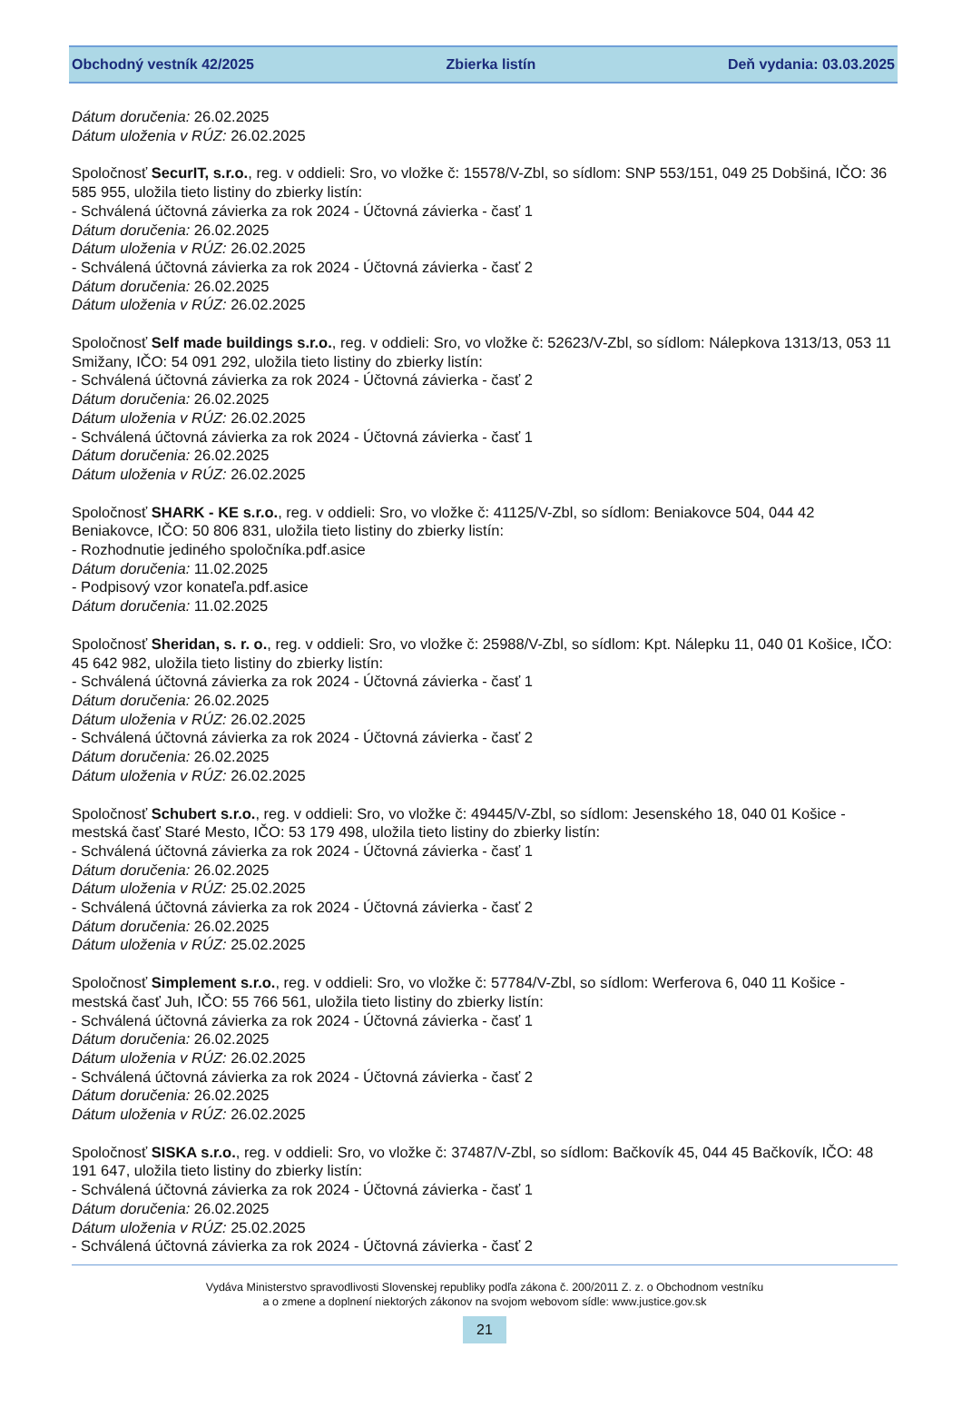Obchodný vestník 42/2025 Zbierka listín Deň vydania: 03.03.2025
Dátum doručenia: 26.02.2025
Dátum uloženia v RÚZ: 26.02.2025
Spoločnosť SecurIT, s.r.o., reg. v oddieli: Sro, vo vložke č: 15578/V-Zbl, so sídlom: SNP 553/151, 049 25 Dobšiná, IČO: 36 585 955, uložila tieto listiny do zbierky listín:
- Schválená účtovná závierka za rok 2024 - Účtovná závierka - časť 1
Dátum doručenia: 26.02.2025
Dátum uloženia v RÚZ: 26.02.2025
- Schválená účtovná závierka za rok 2024 - Účtovná závierka - časť 2
Dátum doručenia: 26.02.2025
Dátum uloženia v RÚZ: 26.02.2025
Spoločnosť Self made buildings s.r.o., reg. v oddieli: Sro, vo vložke č: 52623/V-Zbl, so sídlom: Nálepkova 1313/13, 053 11 Smižany, IČO: 54 091 292, uložila tieto listiny do zbierky listín:
- Schválená účtovná závierka za rok 2024 - Účtovná závierka - časť 2
Dátum doručenia: 26.02.2025
Dátum uloženia v RÚZ: 26.02.2025
- Schválená účtovná závierka za rok 2024 - Účtovná závierka - časť 1
Dátum doručenia: 26.02.2025
Dátum uloženia v RÚZ: 26.02.2025
Spoločnosť SHARK - KE s.r.o., reg. v oddieli: Sro, vo vložke č: 41125/V-Zbl, so sídlom: Beniakovce 504, 044 42 Beniakovce, IČO: 50 806 831, uložila tieto listiny do zbierky listín:
- Rozhodnutie jediného spoločníka.pdf.asice
Dátum doručenia: 11.02.2025
- Podpisový vzor konateľa.pdf.asice
Dátum doručenia: 11.02.2025
Spoločnosť Sheridan, s. r. o., reg. v oddieli: Sro, vo vložke č: 25988/V-Zbl, so sídlom: Kpt. Nálepku 11, 040 01 Košice, IČO: 45 642 982, uložila tieto listiny do zbierky listín:
- Schválená účtovná závierka za rok 2024 - Účtovná závierka - časť 1
Dátum doručenia: 26.02.2025
Dátum uloženia v RÚZ: 26.02.2025
- Schválená účtovná závierka za rok 2024 - Účtovná závierka - časť 2
Dátum doručenia: 26.02.2025
Dátum uloženia v RÚZ: 26.02.2025
Spoločnosť Schubert s.r.o., reg. v oddieli: Sro, vo vložke č: 49445/V-Zbl, so sídlom: Jesenského 18, 040 01 Košice - mestská časť Staré Mesto, IČO: 53 179 498, uložila tieto listiny do zbierky listín:
- Schválená účtovná závierka za rok 2024 - Účtovná závierka - časť 1
Dátum doručenia: 26.02.2025
Dátum uloženia v RÚZ: 25.02.2025
- Schválená účtovná závierka za rok 2024 - Účtovná závierka - časť 2
Dátum doručenia: 26.02.2025
Dátum uloženia v RÚZ: 25.02.2025
Spoločnosť Simplement s.r.o., reg. v oddieli: Sro, vo vložke č: 57784/V-Zbl, so sídlom: Werferova 6, 040 11 Košice - mestská časť Juh, IČO: 55 766 561, uložila tieto listiny do zbierky listín:
- Schválená účtovná závierka za rok 2024 - Účtovná závierka - časť 1
Dátum doručenia: 26.02.2025
Dátum uloženia v RÚZ: 26.02.2025
- Schválená účtovná závierka za rok 2024 - Účtovná závierka - časť 2
Dátum doručenia: 26.02.2025
Dátum uloženia v RÚZ: 26.02.2025
Spoločnosť SISKA s.r.o., reg. v oddieli: Sro, vo vložke č: 37487/V-Zbl, so sídlom: Bačkovík 45, 044 45 Bačkovík, IČO: 48 191 647, uložila tieto listiny do zbierky listín:
- Schválená účtovná závierka za rok 2024 - Účtovná závierka - časť 1
Dátum doručenia: 26.02.2025
Dátum uloženia v RÚZ: 25.02.2025
- Schválená účtovná závierka za rok 2024 - Účtovná závierka - časť 2
Vydáva Ministerstvo spravodlivosti Slovenskej republiky podľa zákona č. 200/2011 Z. z. o Obchodnom vestníku
a o zmene a doplnení niektorých zákonov na svojom webovom sídle: www.justice.gov.sk
21